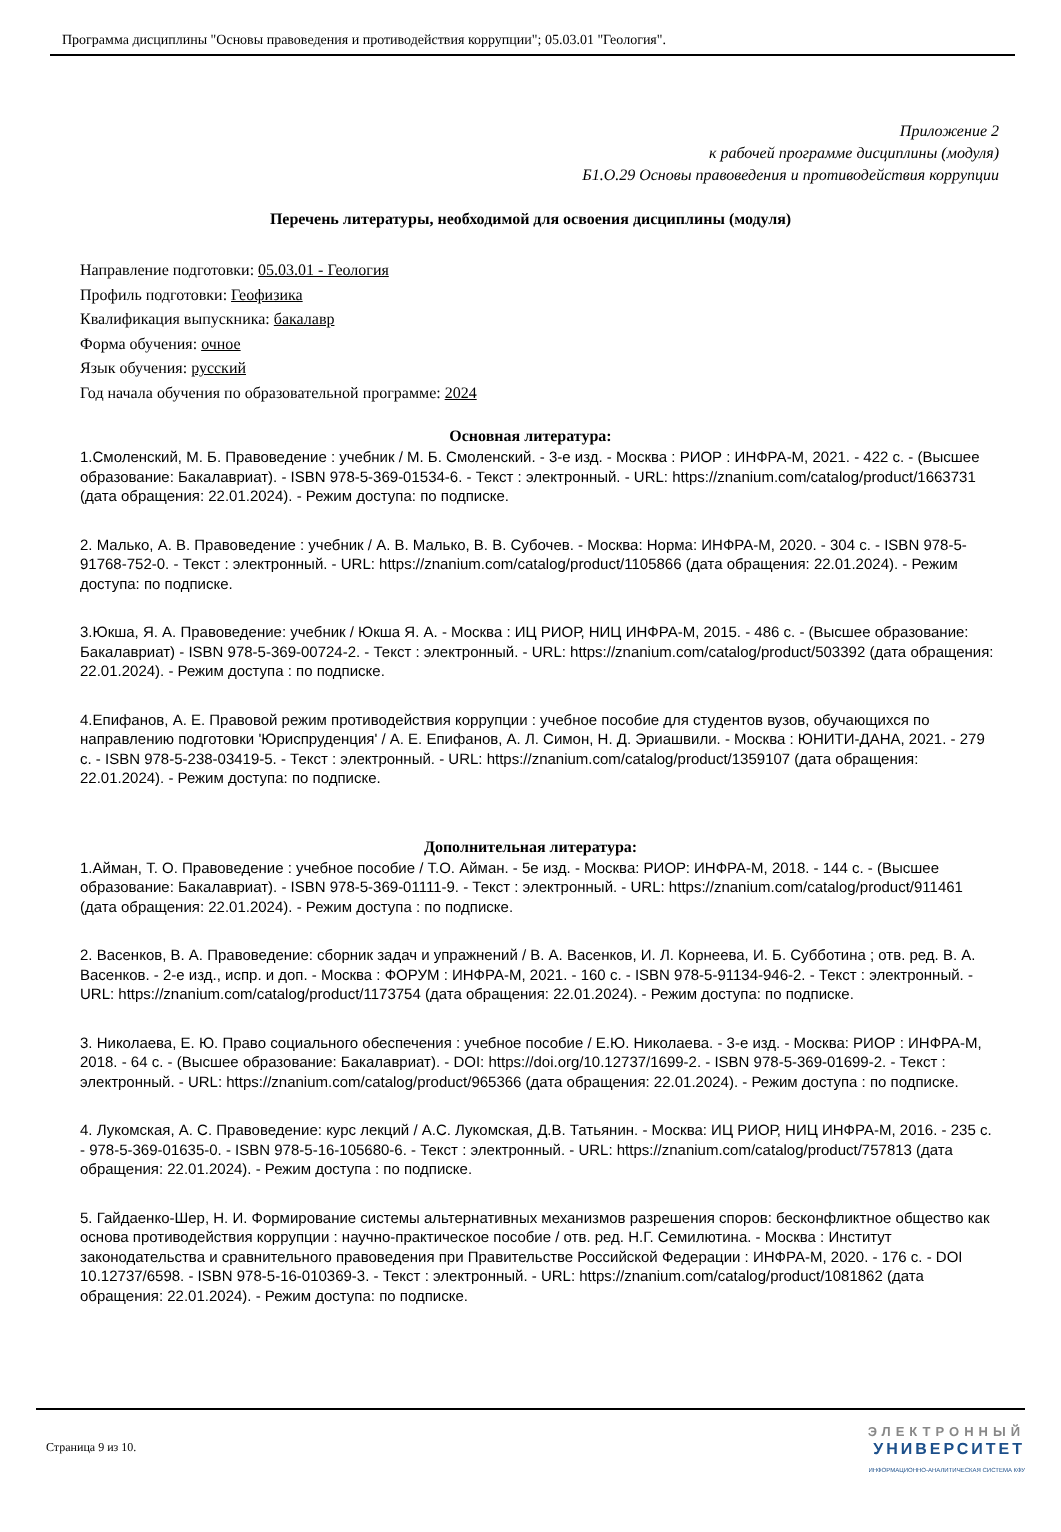Программа дисциплины "Основы правоведения и противодействия коррупции"; 05.03.01 "Геология".
Приложение 2
к рабочей программе дисциплины (модуля)
Б1.О.29 Основы правоведения и противодействия коррупции
Перечень литературы, необходимой для освоения дисциплины (модуля)
Направление подготовки: 05.03.01 - Геология
Профиль подготовки: Геофизика
Квалификация выпускника: бакалавр
Форма обучения: очное
Язык обучения: русский
Год начала обучения по образовательной программе: 2024
Основная литература:
1.Смоленский, М. Б. Правоведение : учебник / М. Б. Смоленский. - 3-е изд. - Москва : РИОР : ИНФРА-М, 2021. - 422 с. - (Высшее образование: Бакалавриат). - ISBN 978-5-369-01534-6. - Текст : электронный. - URL: https://znanium.com/catalog/product/1663731 (дата обращения: 22.01.2024). - Режим доступа: по подписке.
2. Малько, А. В. Правоведение : учебник / А. В. Малько, В. В. Субочев. - Москва: Норма: ИНФРА-М, 2020. - 304 с. - ISBN 978-5-91768-752-0. - Текст : электронный. - URL: https://znanium.com/catalog/product/1105866 (дата обращения: 22.01.2024). - Режим доступа: по подписке.
3.Юкша, Я. А. Правоведение: учебник / Юкша Я. А. - Москва : ИЦ РИОР, НИЦ ИНФРА-М, 2015. - 486 с. - (Высшее образование: Бакалавриат) - ISBN 978-5-369-00724-2. - Текст : электронный. - URL: https://znanium.com/catalog/product/503392 (дата обращения: 22.01.2024). - Режим доступа : по подписке.
4.Епифанов, А. Е. Правовой режим противодействия коррупции : учебное пособие для студентов вузов, обучающихся по направлению подготовки 'Юриспруденция' / А. Е. Епифанов, А. Л. Симон, Н. Д. Эриашвили. - Москва : ЮНИТИ-ДАНА, 2021. - 279 с. - ISBN 978-5-238-03419-5. - Текст : электронный. - URL: https://znanium.com/catalog/product/1359107 (дата обращения: 22.01.2024). - Режим доступа: по подписке.
Дополнительная литература:
1.Айман, Т. О. Правоведение : учебное пособие / Т.О. Айман. - 5е изд. - Москва: РИОР: ИНФРА-М, 2018. - 144 с. - (Высшее образование: Бакалавриат). - ISBN 978-5-369-01111-9. - Текст : электронный. - URL: https://znanium.com/catalog/product/911461 (дата обращения: 22.01.2024). - Режим доступа : по подписке.
2. Васенков, В. А. Правоведение: сборник задач и упражнений / В. А. Васенков, И. Л. Корнеева, И. Б. Субботина ; отв. ред. В. А. Васенков. - 2-е изд., испр. и доп. - Москва : ФОРУМ : ИНФРА-М, 2021. - 160 с. - ISBN 978-5-91134-946-2. - Текст : электронный. - URL: https://znanium.com/catalog/product/1173754 (дата обращения: 22.01.2024). - Режим доступа: по подписке.
3. Николаева, Е. Ю. Право социального обеспечения : учебное пособие / Е.Ю. Николаева. - 3-е изд. - Москва: РИОР : ИНФРА-М, 2018. - 64 с. - (Высшее образование: Бакалавриат). - DOI: https://doi.org/10.12737/1699-2. - ISBN 978-5-369-01699-2. - Текст : электронный. - URL: https://znanium.com/catalog/product/965366 (дата обращения: 22.01.2024). - Режим доступа : по подписке.
4. Лукомская, А. С. Правоведение: курс лекций / А.С. Лукомская, Д.В. Татьянин. - Москва: ИЦ РИОР, НИЦ ИНФРА-М, 2016. - 235 с. - 978-5-369-01635-0. - ISBN 978-5-16-105680-6. - Текст : электронный. - URL: https://znanium.com/catalog/product/757813 (дата обращения: 22.01.2024). - Режим доступа : по подписке.
5. Гайдаенко-Шер, Н. И. Формирование системы альтернативных механизмов разрешения споров: бесконфликтное общество как основа противодействия коррупции : научно-практическое пособие / отв. ред. Н.Г. Семилютина. - Москва : Институт законодательства и сравнительного правоведения при Правительстве Российской Федерации : ИНФРА-М, 2020. - 176 с. - DOI 10.12737/6598. - ISBN 978-5-16-010369-3. - Текст : электронный. - URL: https://znanium.com/catalog/product/1081862 (дата обращения: 22.01.2024). - Режим доступа: по подписке.
Страница 9 из 10.
ЭЛЕКТРОННЫЙ
УНИВЕРСИТЕТ
ИНФОРМАЦИОННО-АНАЛИТИЧЕСКАЯ СИСТЕМА КФУ